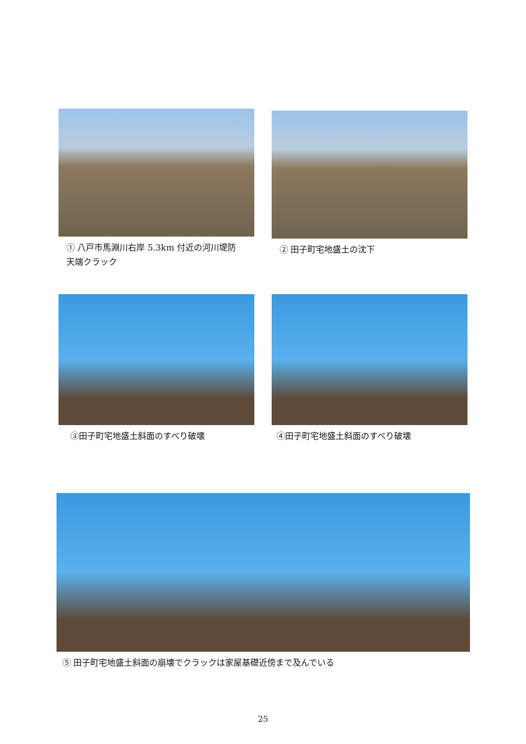① 八戸市馬淵川右岸 5.3km 付近の河川堤防
天端クラック
② 田子町宅地盛土の沈下
③田子町宅地盛土斜面のすべり破壊 ④田子町宅地盛土斜面のすべり破壊
⑤ 田子町宅地盛土斜面の崩壊でクラックは家屋基礎近傍まで及んでいる
25